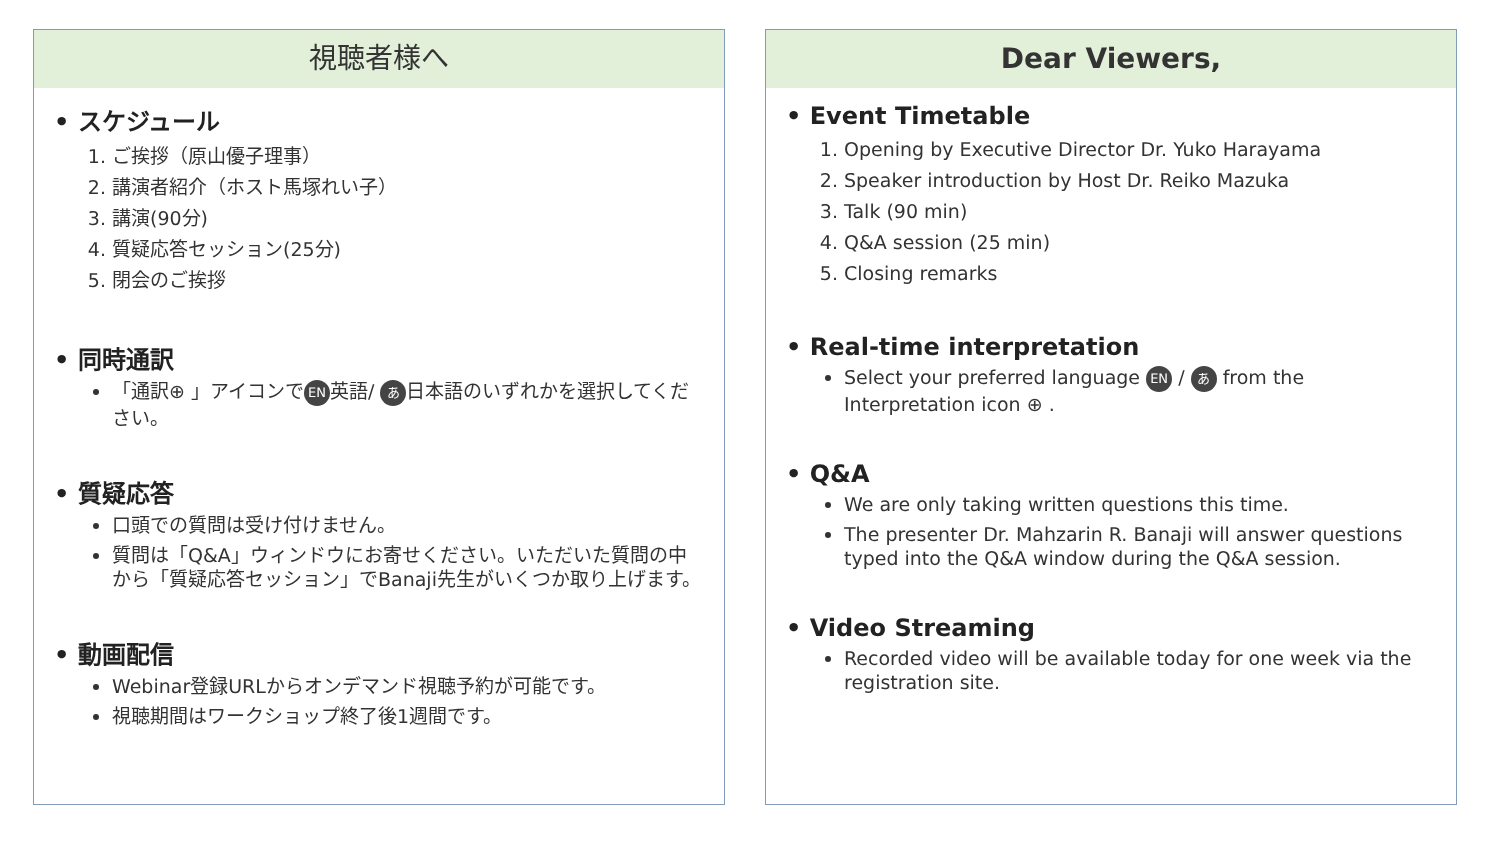視聴者様へ
• スケジュール
1. ご挨拶（原山優子理事）
2. 講演者紹介（ホスト馬塚れい子）
3. 講演(90分)
4. 質疑応答セッション(25分)
5. 閉会のご挨拶
• 同時通訳
「通訳⊕ 」アイコンで EN 英語/ あ 日本語のいずれかを選択してください。
• 質疑応答
口頭での質問は受け付けません。
質問は「Q&A」ウィンドウにお寄せください。いただいた質問の中から「質疑応答セッション」でBanaji先生がいくつか取り上げます。
• 動画配信
Webinar登録URLからオンデマンド視聴予約が可能です。
視聴期間はワークショップ終了後1週間です。
Dear Viewers,
• Event Timetable
1. Opening by Executive Director Dr. Yuko Harayama
2. Speaker introduction by Host Dr. Reiko Mazuka
3. Talk (90 min)
4. Q&A session (25 min)
5. Closing remarks
• Real-time interpretation
Select your preferred language EN / あ from the Interpretation icon ⊕ .
• Q&A
We are only taking written questions this time.
The presenter Dr. Mahzarin R. Banaji will answer questions typed into the Q&A window during the Q&A session.
• Video Streaming
Recorded video will be available today for one week via the registration site.